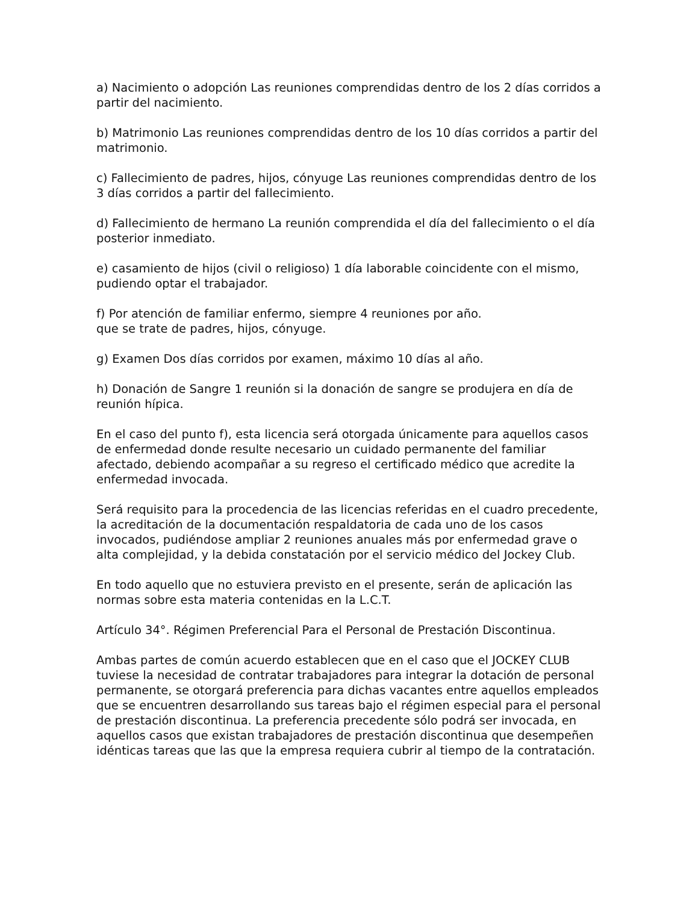a) Nacimiento o adopción Las reuniones comprendidas dentro de los 2 días corridos a partir del nacimiento.
b) Matrimonio Las reuniones comprendidas dentro de los 10 días corridos a partir del matrimonio.
c) Fallecimiento de padres, hijos, cónyuge Las reuniones comprendidas dentro de los 3 días corridos a partir del fallecimiento.
d) Fallecimiento de hermano La reunión comprendida el día del fallecimiento o el día posterior inmediato.
e) casamiento de hijos (civil o religioso) 1 día laborable coincidente con el mismo, pudiendo optar el trabajador.
f) Por atención de familiar enfermo, siempre 4 reuniones por año.
que se trate de padres, hijos, cónyuge.
g) Examen Dos días corridos por examen, máximo 10 días al año.
h) Donación de Sangre 1 reunión si la donación de sangre se produjera en día de reunión hípica.
En el caso del punto f), esta licencia será otorgada únicamente para aquellos casos de enfermedad donde resulte necesario un cuidado permanente del familiar afectado, debiendo acompañar a su regreso el certificado médico que acredite la enfermedad invocada.
Será requisito para la procedencia de las licencias referidas en el cuadro precedente, la acreditación de la documentación respaldatoria de cada uno de los casos invocados, pudiéndose ampliar 2 reuniones anuales más por enfermedad grave o alta complejidad, y la debida constatación por el servicio médico del Jockey Club.
En todo aquello que no estuviera previsto en el presente, serán de aplicación las normas sobre esta materia contenidas en la L.C.T.
Artículo 34°. Régimen Preferencial Para el Personal de Prestación Discontinua.
Ambas partes de común acuerdo establecen que en el caso que el JOCKEY CLUB tuviese la necesidad de contratar trabajadores para integrar la dotación de personal permanente, se otorgará preferencia para dichas vacantes entre aquellos empleados que se encuentren desarrollando sus tareas bajo el régimen especial para el personal de prestación discontinua. La preferencia precedente sólo podrá ser invocada, en aquellos casos que existan trabajadores de prestación discontinua que desempeñen idénticas tareas que las que la empresa requiera cubrir al tiempo de la contratación.